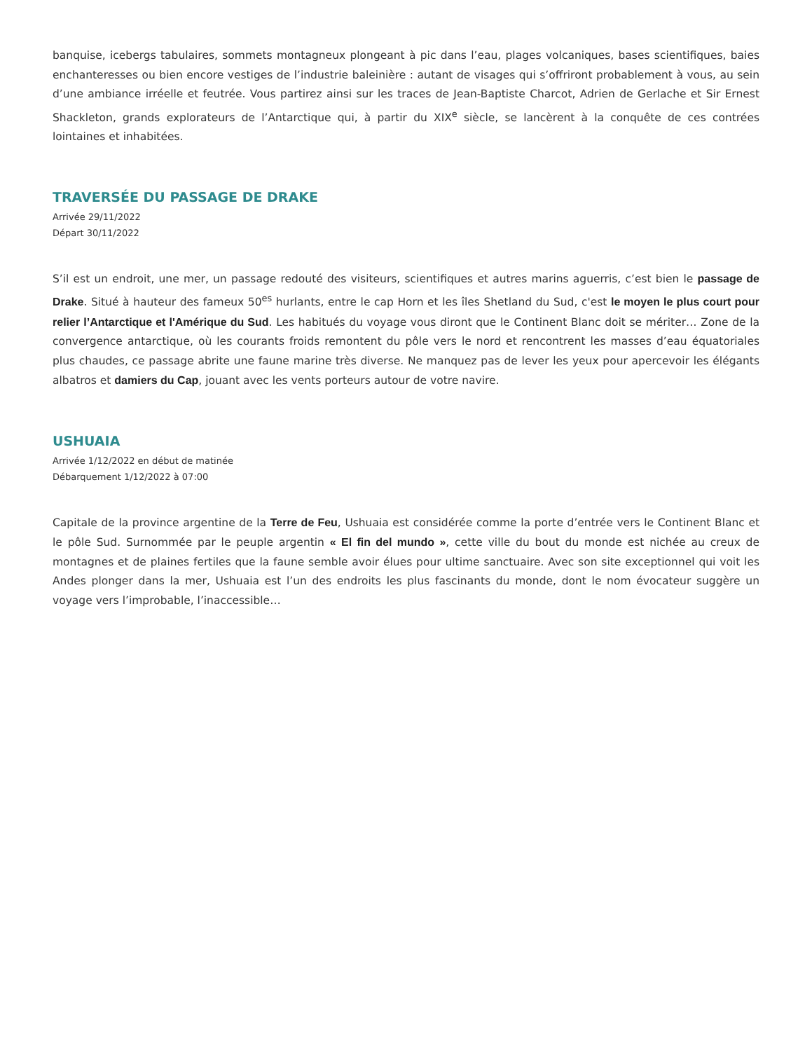banquise, icebergs tabulaires, sommets montagneux plongeant à pic dans l’eau, plages volcaniques, bases scientifiques, baies enchanteresses ou bien encore vestiges de l’industrie baleinière : autant de visages qui s’offriront probablement à vous, au sein d’une ambiance irréelle et feutrée. Vous partirez ainsi sur les traces de Jean-Baptiste Charcot, Adrien de Gerlache et Sir Ernest Shackleton, grands explorateurs de l’Antarctique qui, à partir du XIX<sup>e</sup> siècle, se lancèrent à la conquête de ces contrées lointaines et inhabitées.
TRAVERSÉE DU PASSAGE DE DRAKE
Arrivée 29/11/2022
Départ 30/11/2022
S’il est un endroit, une mer, un passage redouté des visiteurs, scientifiques et autres marins aguerris, c’est bien le passage de Drake. Situé à hauteur des fameux 50<sup>es</sup> hurlants, entre le cap Horn et les îles Shetland du Sud, c'est le moyen le plus court pour relier l’Antarctique et l'Amérique du Sud. Les habitués du voyage vous diront que le Continent Blanc doit se mériter… Zone de la convergence antarctique, où les courants froids remontent du pôle vers le nord et rencontrent les masses d’eau équatoriales plus chaudes, ce passage abrite une faune marine très diverse. Ne manquez pas de lever les yeux pour apercevoir les élégants albatros et damiers du Cap, jouant avec les vents porteurs autour de votre navire.
USHUAIA
Arrivée 1/12/2022 en début de matinée
Débarquement 1/12/2022 à 07:00
Capitale de la province argentine de la Terre de Feu, Ushuaia est considérée comme la porte d’entrée vers le Continent Blanc et le pôle Sud. Surnommée par le peuple argentin « El fin del mundo », cette ville du bout du monde est nichée au creux de montagnes et de plaines fertiles que la faune semble avoir élues pour ultime sanctuaire. Avec son site exceptionnel qui voit les Andes plonger dans la mer, Ushuaia est l’un des endroits les plus fascinants du monde, dont le nom évocateur suggère un voyage vers l’improbable, l’inaccessible…